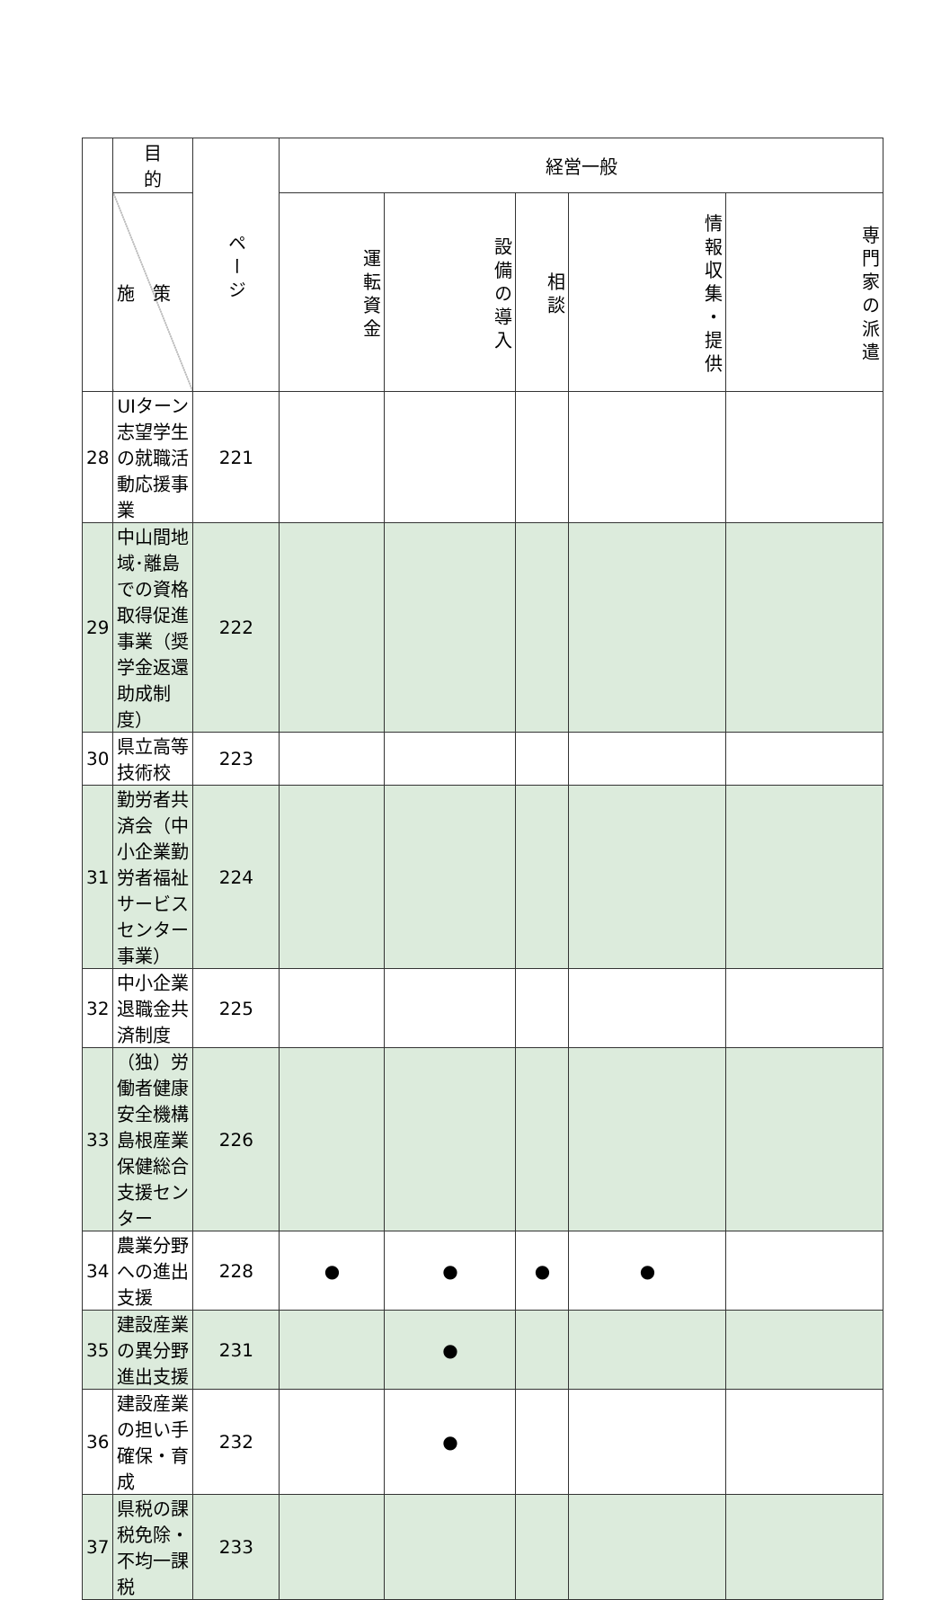| | 目 的 | ページ | 経営一般 | | | | |
| --- | --- | --- | --- | --- | --- | --- | --- |
| | 施 策 | | 運転資金 | 設備の導入 | 相談 | 情報収集・提供 | 専門家の派遣 |
| 28 | UIターン志望学生の就職活動応援事業 | 221 | | | | | |
| 29 | 中山間地域･離島での資格取得促進事業（奨学金返還助成制度） | 222 | | | | | |
| 30 | 県立高等技術校 | 223 | | | | | |
| 31 | 勤労者共済会（中小企業勤労者福祉サービスセンター事業） | 224 | | | | | |
| 32 | 中小企業退職金共済制度 | 225 | | | | | |
| 33 | （独）労働者健康安全機構島根産業保健総合支援センター | 226 | | | | | |
| 34 | 農業分野への進出支援 | 228 | ● | ● | ● | ● | |
| 35 | 建設産業の異分野進出支援 | 231 | | ● | | | |
| 36 | 建設産業の担い手確保・育成 | 232 | | ● | | | |
| 37 | 県税の課税免除・不均一課税 | 233 | | | | | |